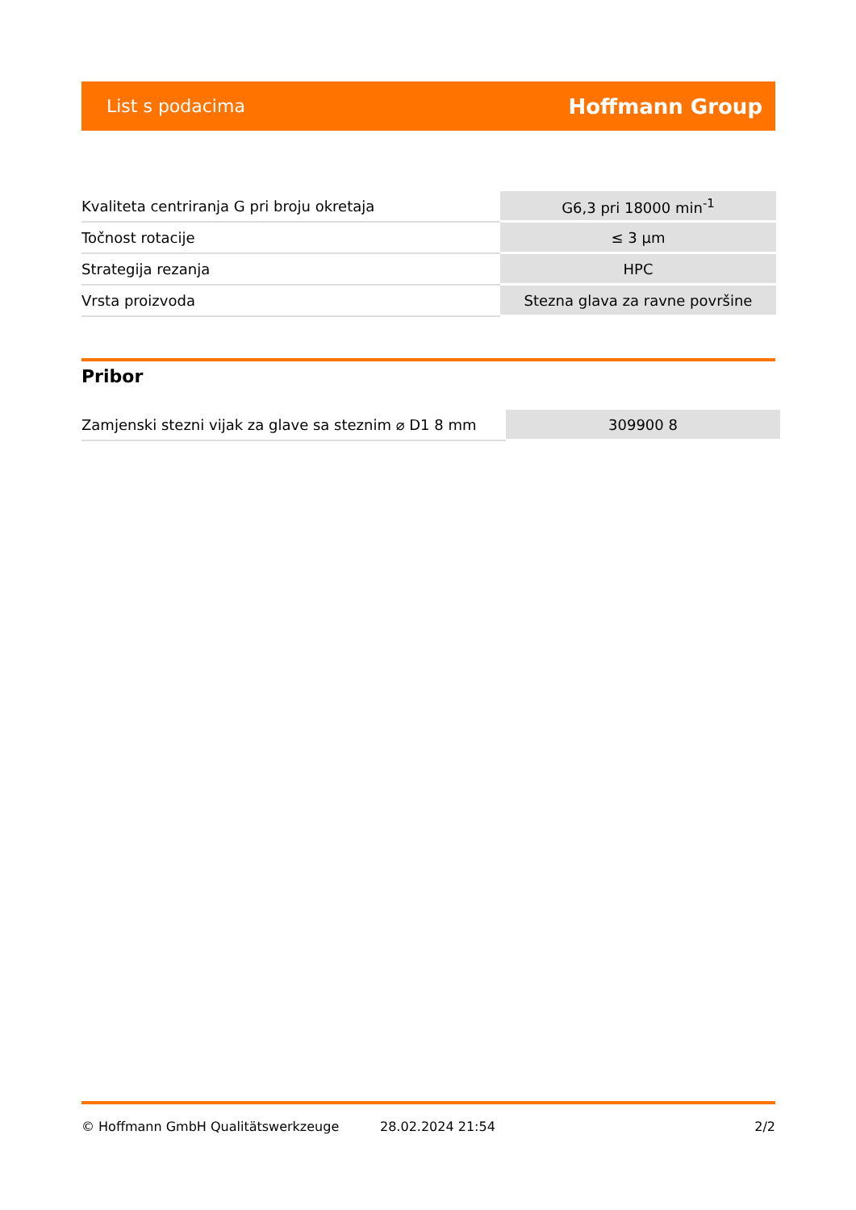List s podacima Hoffmann Group
| Kvaliteta centriranja G pri broju okretaja | G6,3 pri 18000 min<sup>-1</sup> |
| Točnost rotacije | ≤ 3 µm |
| Strategija rezanja | HPC |
| Vrsta proizvoda | Stezna glava za ravne površine |
Pribor
| Zamjenski stezni vijak za glave sa steznim ⌀ D1 8 mm | 309900 8 |
© Hoffmann GmbH Qualitätswerkzeuge 28.02.2024 21:54 2/2